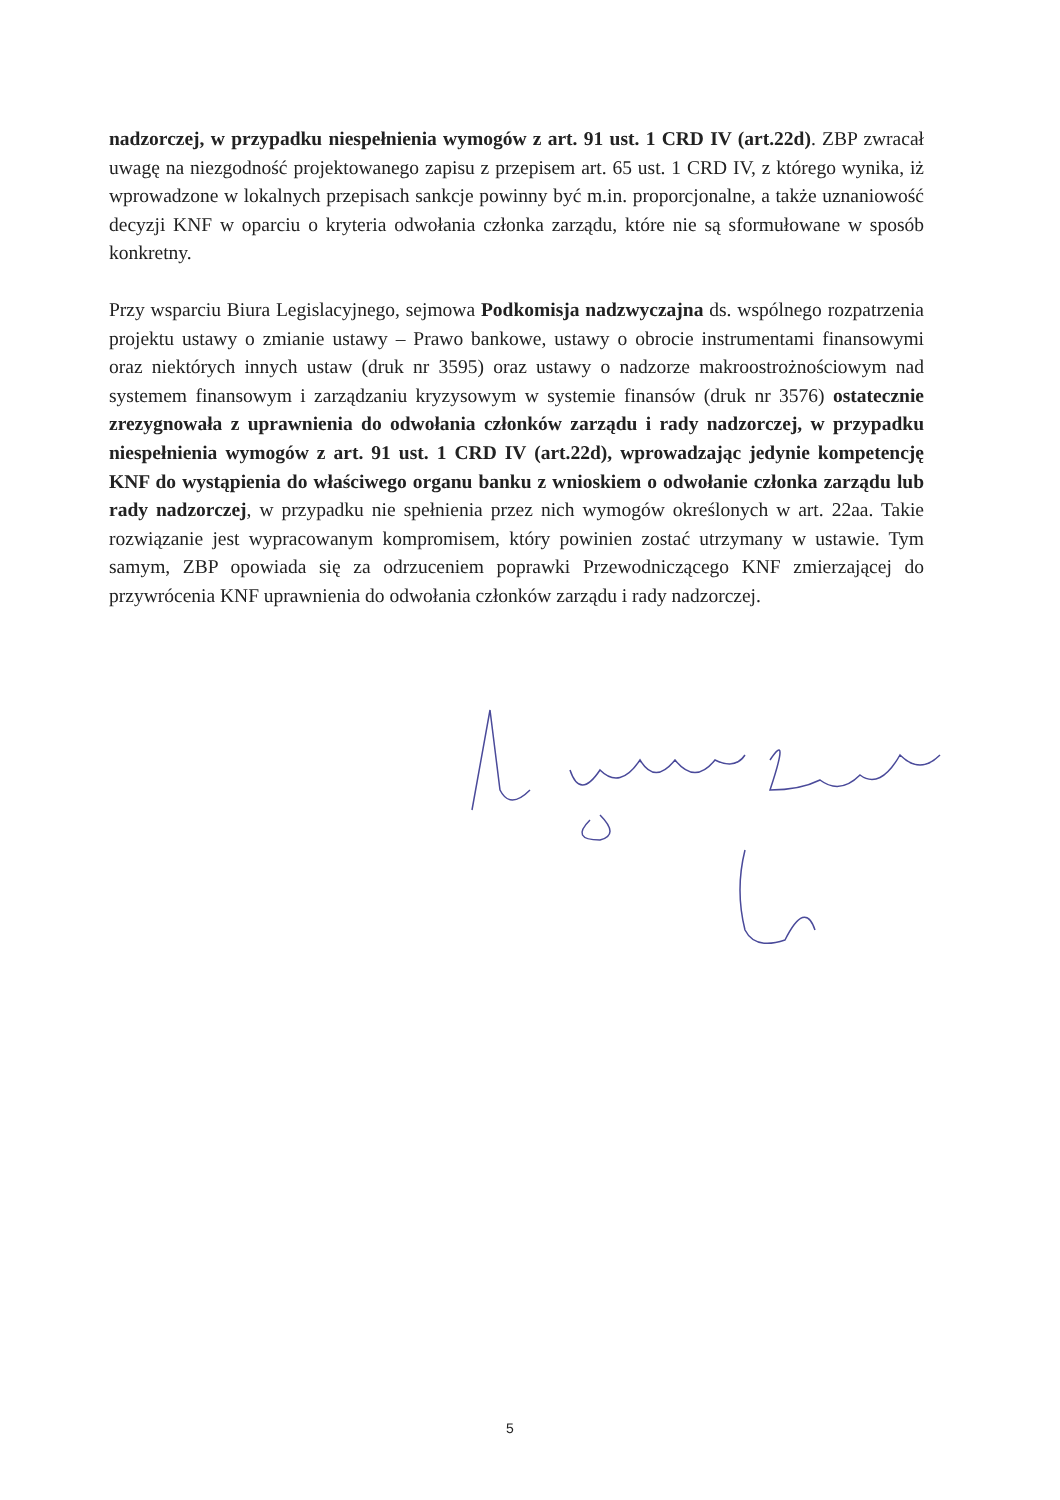nadzorczej, w przypadku niespełnienia wymogów z art. 91 ust. 1 CRD IV (art.22d). ZBP zwracał uwagę na niezgodność projektowanego zapisu z przepisem art. 65 ust. 1 CRD IV, z którego wynika, iż wprowadzone w lokalnych przepisach sankcje powinny być m.in. proporcjonalne, a także uznaniowość decyzji KNF w oparciu o kryteria odwołania członka zarządu, które nie są sformułowane w sposób konkretny.
Przy wsparciu Biura Legislacyjnego, sejmowa Podkomisja nadzwyczajna ds. wspólnego rozpatrzenia projektu ustawy o zmianie ustawy – Prawo bankowe, ustawy o obrocie instrumentami finansowymi oraz niektórych innych ustaw (druk nr 3595) oraz ustawy o nadzorze makroostrożnościowym nad systemem finansowym i zarządzaniu kryzysowym w systemie finansów (druk nr 3576) ostatecznie zrezygnowała z uprawnienia do odwołania członków zarządu i rady nadzorczej, w przypadku niespełnienia wymogów z art. 91 ust. 1 CRD IV (art.22d), wprowadzając jedynie kompetencję KNF do wystąpienia do właściwego organu banku z wnioskiem o odwołanie członka zarządu lub rady nadzorczej, w przypadku nie spełnienia przez nich wymogów określonych w art. 22aa. Takie rozwiązanie jest wypracowanym kompromisem, który powinien zostać utrzymany w ustawie. Tym samym, ZBP opowiada się za odrzuceniem poprawki Przewodniczącego KNF zmierzającej do przywrócenia KNF uprawnienia do odwołania członków zarządu i rady nadzorczej.
5